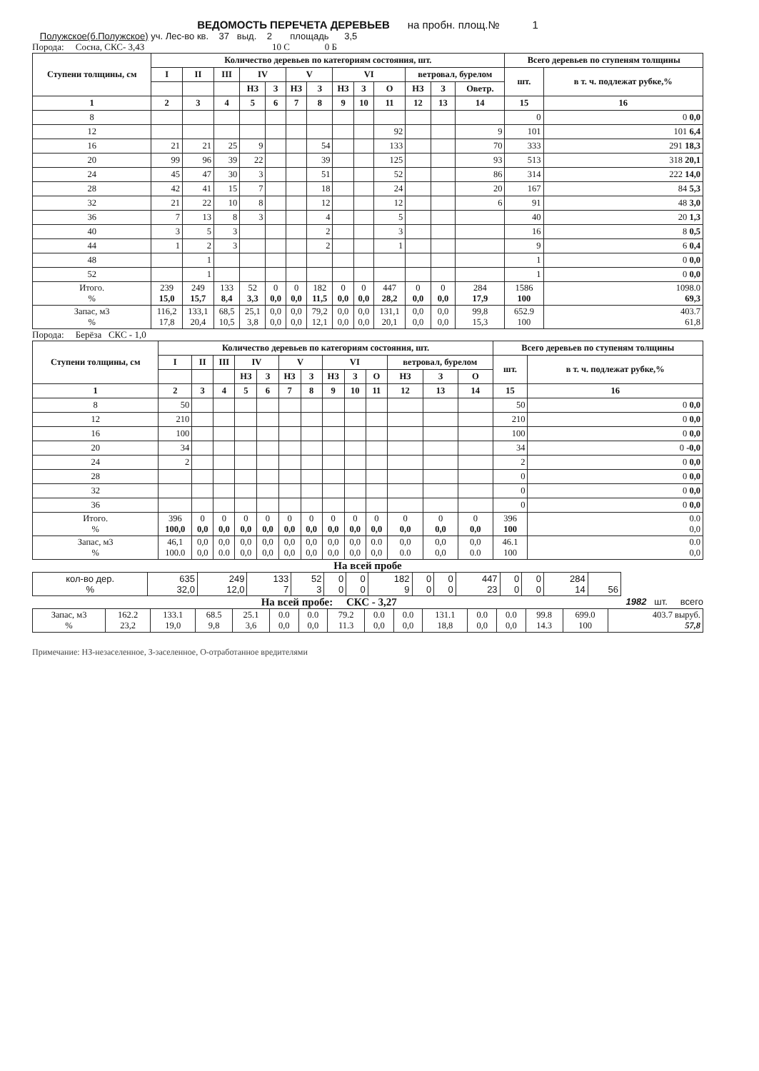ВЕДОМОСТЬ ПЕРЕЧЕТА ДЕРЕВЬЕВ на пробн. площ.№ 1
Полужское(б.Полужское) уч. Лес-во кв. 37 выд. 2 площадь 3,5
Порода: Сосна, СКС- 3,43 10 С 0 Б
| Ступени толщины, см | Количество деревьев по категориям состояния, шт. | | | | | | | | | | | | | Всего деревьев по ступеням толщины | |
| --- | --- | --- | --- | --- | --- | --- | --- | --- | --- | --- | --- | --- | --- | --- | --- |
| | I | II | III | IV | | V | | VI | | | ветровал, бурелом | | | шт. | в т. ч. подлежат рубке,% |
| | | | | НЗ | З | НЗ | З | НЗ | З | О | НЗ | З | Оветр. | | |
| 1 | 2 | 3 | 4 | 5 | 6 | 7 | 8 | 9 | 10 | 11 | 12 | 13 | 14 | 15 | 16 |
| 8 | | | | | | | | | | | | | | 0 | 0 0,0 |
| 12 | | | | | | | | | | 92 | | | 9 | 101 | 101 6,4 |
| 16 | 21 | 21 | 25 | 9 | | | 54 | | | 133 | | | 70 | 333 | 291 18,3 |
| 20 | 99 | 96 | 39 | 22 | | | 39 | | | 125 | | | 93 | 513 | 318 20,1 |
| 24 | 45 | 47 | 30 | 3 | | | 51 | | | 52 | | | 86 | 314 | 222 14,0 |
| 28 | 42 | 41 | 15 | 7 | | | 18 | | | 24 | | | 20 | 167 | 84 5,3 |
| 32 | 21 | 22 | 10 | 8 | | | 12 | | | 12 | | | 6 | 91 | 48 3,0 |
| 36 | 7 | 13 | 8 | 3 | | | 4 | | | 5 | | | | 40 | 20 1,3 |
| 40 | 3 | 5 | 3 | | | | 2 | | | 3 | | | | 16 | 8 0,5 |
| 44 | 1 | 2 | 3 | | | | 2 | | | 1 | | | | 9 | 6 0,4 |
| 48 | | 1 | | | | | | | | | | | | 1 | 0 0,0 |
| 52 | | 1 | | | | | | | | | | | | 1 | 0 0,0 |
| Итого. % | 239 15,0 | 249 15,7 | 133 8,4 | 52 3,3 | 0 0,0 | 0 0,0 | 182 11,5 | 0 0,0 | 0 0,0 | 447 28,2 | 0 0,0 | 0 0,0 | 284 17,9 | 1586 100 | 1098.0 69,3 |
| Запас, м3 % | 116,2 17,8 | 133,1 20,4 | 68,5 10,5 | 25,1 3,8 | 0,0 0,0 | 0,0 0,0 | 79,2 12,1 | 0,0 0,0 | 0,0 0,0 | 131,1 20,1 | 0,0 0,0 | 0,0 0,0 | 99,8 15,3 | 652.9 100 | 403.7 61,8 |
Порода: Берёза СКС - 1,0
| Ступени толщины, см | Количество деревьев по категориям состояния, шт. | | | | | | | | | | | | | Всего деревьев по ступеням толщины | |
| --- | --- | --- | --- | --- | --- | --- | --- | --- | --- | --- | --- | --- | --- | --- | --- |
| | I | II | III | IV | | V | | VI | | | ветровал, бурелом | | | шт. | в т. ч. подлежат рубке,% |
| | | | | НЗ | З | НЗ | З | НЗ | З | О | НЗ | З | О | | |
| 1 | 2 | 3 | 4 | 5 | 6 | 7 | 8 | 9 | 10 | 11 | 12 | 13 | 14 | 15 | 16 |
| 8 | 50 | | | | | | | | | | | | | 50 | 0 0,0 |
| 12 | 210 | | | | | | | | | | | | | 210 | 0 0,0 |
| 16 | 100 | | | | | | | | | | | | | 100 | 0 0,0 |
| 20 | 34 | | | | | | | | | | | | | 34 | 0 -0,0 |
| 24 | 2 | | | | | | | | | | | | | 2 | 0 0,0 |
| 28 | | | | | | | | | | | | | | 0 | 0 0,0 |
| 32 | | | | | | | | | | | | | | 0 | 0 0,0 |
| 36 | | | | | | | | | | | | | | 0 | 0 0,0 |
| Итого. % | 396 100,0 | 0 0,0 | 0 0,0 | 0 0,0 | 0 0,0 | 0 0,0 | 0 0,0 | 0 0,0 | 0 0,0 | 0 0,0 | 0 0,0 | 0 0,0 | 0 0,0 | 396 100 | 0.0 0,0 |
| Запас, м3 % | 46,1 100.0 | 0,0 0,0 | 0,0 0.0 | 0,0 0,0 | 0,0 0,0 | 0,0 0,0 | 0,0 0,0 | 0,0 0,0 | 0,0 0,0 | 0.0 0,0 | 0,0 0.0 | 0,0 0,0 | 0,0 0.0 | 46.1 100 | 0.0 0,0 |
На всей пробе
| кол-во дер. % | 635 32,0 | 249 12,0 | 133 7 | 52 3 | 0 0 | 0 0 | 182 9 | 0 0 | 0 0 | 447 23 | 0 0 | 0 0 | 284 14 | 56 |
На всей пробе: СКС - 3,27 1982 шт. всего
| Запас, м3 % | 162.2 23,2 | 133.1 19,0 | 68.5 9,8 | 25.1 3,6 | 0.0 0,0 | 0.0 0,0 | 79.2 11.3 | 0.0 0,0 | 0.0 0,0 | 131.1 18,8 | 0.0 0,0 | 0.0 0,0 | 99.8 14.3 | 699.0 100 | 403.7 выруб. 57,8 |
Примечание: НЗ-незаселенное, З-заселенное, О-отработанное вредителями